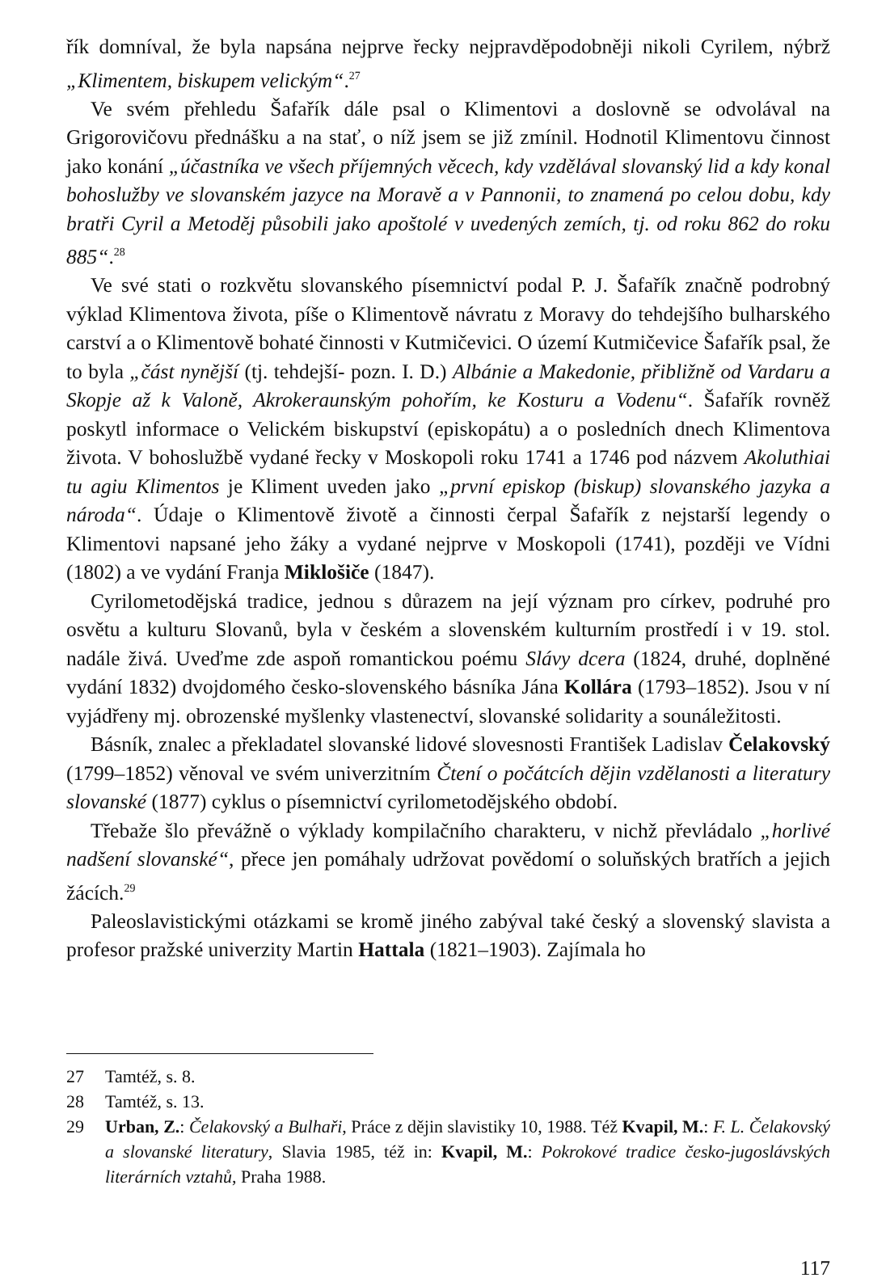řík domníval, že byla napsána nejprve řecky nejpravděpodobněji nikoli Cyrilem, nýbrž „Klimentem, biskupem velickým“.<sup>27</sup>
Ve svém přehledu Šafařík dále psal o Klimentovi a doslovně se odvolával na Grigorovičovu přednášku a na stať, o níž jsem se již zmínil. Hodnotil Klimentovu činnost jako konání „účastníka ve všech příjemných věcech, kdy vzdělával slovanský lid a kdy konal bohoslužby ve slovanském jazyce na Moravě a v Pannonii, to znamená po celou dobu, kdy bratři Cyril a Metoděj působili jako apoštolé v uvedených zemích, tj. od roku 862 do roku 885“.<sup>28</sup>
Ve své stati o rozkvětu slovanského písemnictví podal P. J. Šafařík značně podrobný výklad Klimentova života, píše o Klimentově návratu z Moravy do tehdejšího bulharského carství a o Klimentově bohaté činnosti v Kutmičevici. O území Kutmičevice Šafařík psal, že to byla „část nynější (tj. tehdejší- pozn. I. D.) Albánie a Makedonie, přibližně od Vardaru a Skopje až k Valoně, Akrokeraunským pohořím, ke Kosturu a Vodenu“. Šafařík rovněž poskytl informace o Velickém biskupství (episkopátu) a o posledních dnech Klimentova života. V bohoslužbě vydané řecky v Moskopoli roku 1741 a 1746 pod názvem Akoluthiai tu agiu Klimentos je Kliment uveden jako „první episkop (biskup) slovanského jazyka a národa“. Údaje o Klimentově životě a činnosti čerpal Šafařík z nejstarší legendy o Klimentovi napsané jeho žáky a vydané nejprve v Moskopoli (1741), později ve Vídni (1802) a ve vydání Franja Miklošiče (1847).
Cyrilometodějská tradice, jednou s důrazem na její význam pro církev, podruhé pro osvětu a kulturu Slovanů, byla v českém a slovenském kulturním prostředí i v 19. stol. nadále živá. Uveďme zde aspoň romantickou poému Slávy dcera (1824, druhé, doplněné vydání 1832) dvojdomého česko-slovenského básníka Jána Kollára (1793–1852). Jsou v ní vyjádřeny mj. obrozenské myšlenky vlastenectví, slovanské solidarity a sounáležitosti.
Básník, znalec a překladatel slovanské lidové slovesnosti František Ladislav Čelakovský (1799–1852) věnoval ve svém univerzitním Čtení o počátcích dějin vzdělanosti a literatury slovanské (1877) cyklus o písemnictví cyrilometodějského období.
Třebaže šlo převážně o výklady kompilačního charakteru, v nichž převládalo „horlivé nadšení slovanské“, přece jen pomáhaly udržovat povědomí o soluňských bratřích a jejich žácích.<sup>29</sup>
Paleoslavistickými otázkami se kromě jiného zabýval také český a slovenský slavista a profesor pražské univerzity Martin Hattala (1821–1903). Zajímala ho
27 Tamtéž, s. 8.
28 Tamtéž, s. 13.
29 Urban, Z.: Čelakovský a Bulhaři, Práce z dějin slavistiky 10, 1988. Též Kvapil, M.: F. L. Čelakovský a slovanské literatury, Slavia 1985, též in: Kvapil, M.: Pokrokové tradice česko-jugoslávských literárních vztahů, Praha 1988.
117